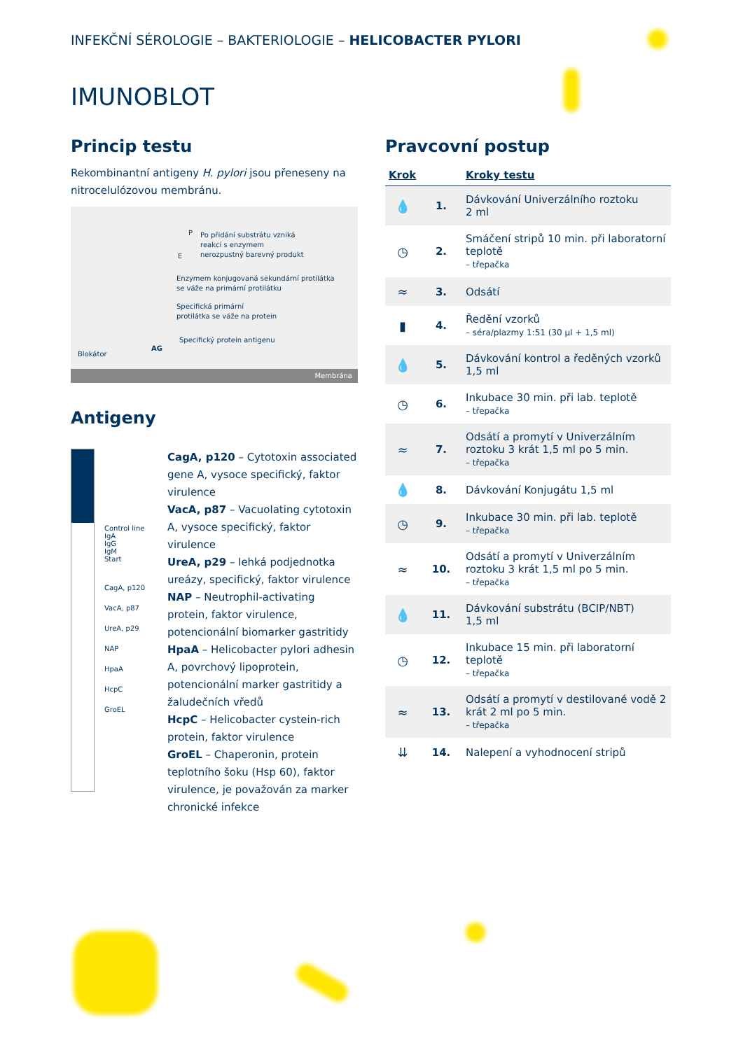INFEKČNÍ SÉROLOGIE – BAKTERIOLOGIE – HELICOBACTER PYLORI
IMUNOBLOT
Princip testu
Rekombinantní antigeny H. pylori jsou přeneseny na nitrocelulózovou membránu.
P
E
Po přidání substrátu vzniká
reakcí s enzymem
nerozpustný barevný produkt
Enzymem konjugovaná sekundární protilátka
se váže na primární protilátku
Specifická primární
protilátka se váže na protein
AG
Specifický protein antigenu
Blokátor
Membrána
Antigeny
Control line
IgA
IgG
IgM
Start
CagA, p120
VacA, p87
UreA, p29
NAP
HpaA
HcpC
GroEL
CagA, p120 – Cytotoxin associated gene A, vysoce specifický, faktor virulence
VacA, p87 – Vacuolating cytotoxin A, vysoce specifický, faktor virulence
UreA, p29 – lehká podjednotka ureázy, specifický, faktor virulence
NAP – Neutrophil-activating protein, faktor virulence, potencionální biomarker gastritidy
HpaA – Helicobacter pylori adhesin A, povrchový lipoprotein, potencionální marker gastritidy a žaludečních vředů
HcpC – Helicobacter cystein-rich protein, faktor virulence
GroEL – Chaperonin, protein teplotního šoku (Hsp 60), faktor virulence, je považován za marker chronické infekce
Pravcovní postup
| Krok | | Kroky testu |
| --- | --- | --- |
| 💧 | 1. | Dávkování Univerzálního roztoku 2 ml |
| ◷ | 2. | Smáčení stripů 10 min. při laboratorní teplotě – třepačka |
| ≈ | 3. | Odsátí |
| ▮ | 4. | Ředění vzorků – séra/plazmy 1:51 (30 µl + 1,5 ml) |
| 💧 | 5. | Dávkování kontrol a ředěných vzorků 1,5 ml |
| ◷ | 6. | Inkubace 30 min. při lab. teplotě – třepačka |
| ≈ | 7. | Odsátí a promytí v Univerzálním roztoku 3 krát 1,5 ml po 5 min. – třepačka |
| 💧 | 8. | Dávkování Konjugátu 1,5 ml |
| ◷ | 9. | Inkubace 30 min. při lab. teplotě – třepačka |
| ≈ | 10. | Odsátí a promytí v Univerzálním roztoku 3 krát 1,5 ml po 5 min. – třepačka |
| 💧 | 11. | Dávkování substrátu (BCIP/NBT) 1,5 ml |
| ◷ | 12. | Inkubace 15 min. při laboratorní teplotě – třepačka |
| ≈ | 13. | Odsátí a promytí v destilované vodě 2 krát 2 ml po 5 min. – třepačka |
| ⇊ | 14. | Nalepení a vyhodnocení stripů |